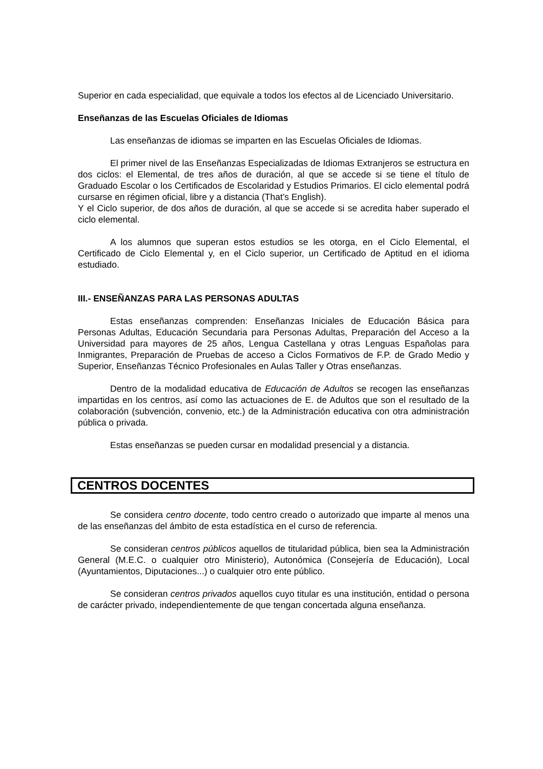Superior en cada especialidad, que equivale a todos los efectos al de Licenciado Universitario.
Enseñanzas de las Escuelas Oficiales de Idiomas
Las enseñanzas de idiomas se imparten en las Escuelas Oficiales de Idiomas.
El primer nivel de las Enseñanzas Especializadas de Idiomas Extranjeros se estructura en dos ciclos: el Elemental, de tres años de duración, al que se accede si se tiene el título de Graduado Escolar o los Certificados de Escolaridad y Estudios Primarios. El ciclo elemental podrá cursarse en régimen oficial, libre y a distancia (That’s English).
Y el Ciclo superior, de dos años de duración, al que se accede si se acredita haber superado el ciclo elemental.
A los alumnos que superan estos estudios se les otorga, en el Ciclo Elemental, el Certificado de Ciclo Elemental y, en el Ciclo superior, un Certificado de Aptitud en el idioma estudiado.
III.- ENSEÑANZAS PARA LAS PERSONAS ADULTAS
Estas enseñanzas comprenden: Enseñanzas Iniciales de Educación Básica para Personas Adultas, Educación Secundaria para Personas Adultas, Preparación del Acceso a la Universidad para mayores de 25 años, Lengua Castellana y otras Lenguas Españolas para Inmigrantes, Preparación de Pruebas de acceso a Ciclos Formativos de F.P. de Grado Medio y Superior, Enseñanzas Técnico Profesionales en Aulas Taller y Otras enseñanzas.
Dentro de la modalidad educativa de Educación de Adultos se recogen las enseñanzas impartidas en los centros, así como las actuaciones de E. de Adultos que son el resultado de la colaboración (subvención, convenio, etc.) de la Administración educativa con otra administración pública o privada.
Estas enseñanzas se pueden cursar en modalidad presencial y a distancia.
CENTROS DOCENTES
Se considera centro docente, todo centro creado o autorizado que imparte al menos una de las enseñanzas del ámbito de esta estadística en el curso de referencia.
Se consideran centros públicos aquellos de titularidad pública, bien sea la Administración General (M.E.C. o cualquier otro Ministerio), Autonómica (Consejería de Educación), Local (Ayuntamientos, Diputaciones...) o cualquier otro ente público.
Se consideran centros privados aquellos cuyo titular es una institución, entidad o persona de carácter privado, independientemente de que tengan concertada alguna enseñanza.